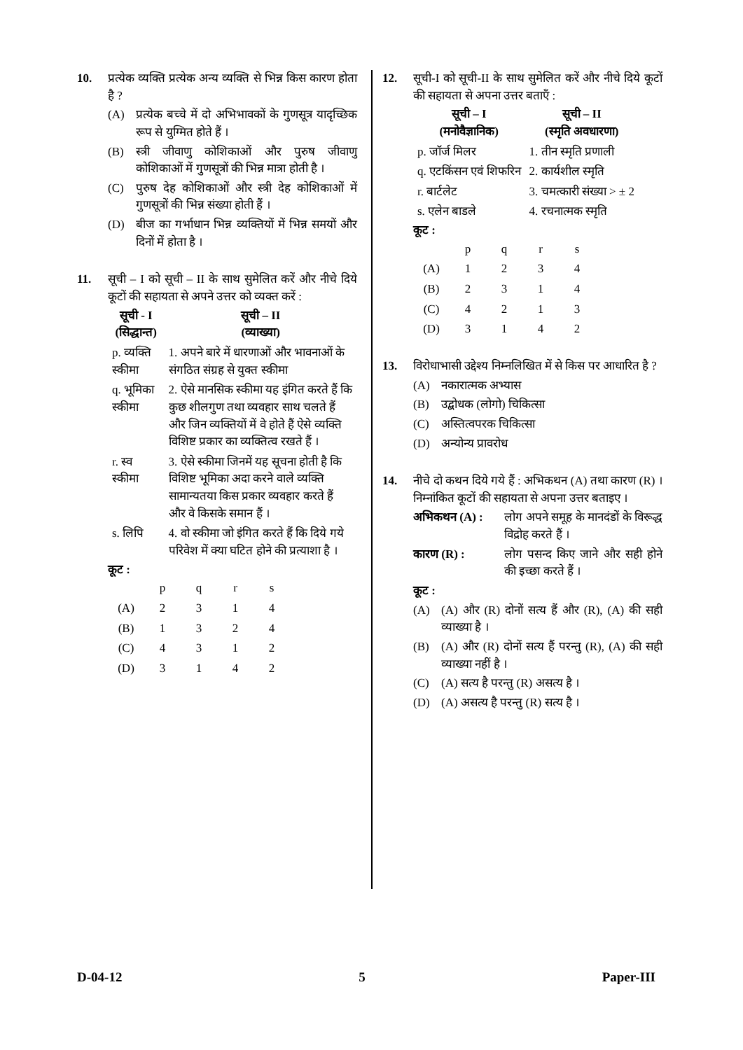10. प्रत्येक व्यक्ति प्रत्येक अन्य व्यक्ति से भिन्न किस कारण होता है ?
(A) प्रत्येक बच्चे में दो अभिभावकों के गुणसूत्र यादृच्छिक रूप से युग्मित होते हैं ।
(B) स्त्री जीवाणु कोशिकाओं और पुरुष जीवाणु कोशिकाओं में गुणसूत्रों की भिन्न मात्रा होती है ।
(C) पुरुष देह कोशिकाओं और स्त्री देह कोशिकाओं में गुणसूत्रों की भिन्न संख्या होती हैं ।
(D) बीज का गर्भाधान भिन्न व्यक्तियों में भिन्न समयों और दिनों में होता है ।
11. सूची – I को सूची – II के साथ सुमेलित करें और नीचे दिये कूटों की सहायता से अपने उत्तर को व्यक्त करें :
| सूची - I (सिद्धान्त) | सूची – II (व्याख्या) |
| --- | --- |
| p. व्यक्ति स्कीमा | 1. अपने बारे में धारणाओं और भावनाओं के संगठित संग्रह से युक्त स्कीमा |
| q. भूमिका स्कीमा | 2. ऐसे मानसिक स्कीमा यह इंगित करते हैं कि कुछ शीलगुण तथा व्यवहार साथ चलते हैं और जिन व्यक्तियों में वे होते हैं ऐसे व्यक्ति विशिष्ट प्रकार का व्यक्तित्व रखते हैं । |
| r. स्व स्कीमा | 3. ऐसे स्कीमा जिनमें यह सूचना होती है कि विशिष्ट भूमिका अदा करने वाले व्यक्ति सामान्यतया किस प्रकार व्यवहार करते हैं और वे किसके समान हैं । |
| s. लिपि | 4. वो स्कीमा जो इंगित करते हैं कि दिये गये परिवेश में क्या घटित होने की प्रत्याशा है । |
कूट :
| | p | q | r | s |
| (A) | 2 | 3 | 1 | 4 |
| (B) | 1 | 3 | 2 | 4 |
| (C) | 4 | 3 | 1 | 2 |
| (D) | 3 | 1 | 4 | 2 |
12. सूची-I को सूची-II के साथ सुमेलित करें और नीचे दिये कूटों की सहायता से अपना उत्तर बताएँ :
| सूची – I (मनोवैज्ञानिक) | सूची – II (स्मृति अवधारणा) |
| --- | --- |
| p. जॉर्ज मिलर | 1. तीन स्मृति प्रणाली |
| q. एटकिंसन एवं शिफरिन | 2. कार्यशील स्मृति |
| r. बार्टलेट | 3. चमत्कारी संख्या > ± 2 |
| s. एलेन बाडले | 4. रचनात्मक स्मृति |
कूट :
| | p | q | r | s |
| (A) | 1 | 2 | 3 | 4 |
| (B) | 2 | 3 | 1 | 4 |
| (C) | 4 | 2 | 1 | 3 |
| (D) | 3 | 1 | 4 | 2 |
13. विरोधाभासी उद्देश्य निम्नलिखित में से किस पर आधारित है ?
(A) नकारात्मक अभ्यास
(B) उद्बोधक (लोगो) चिकित्सा
(C) अस्तित्वपरक चिकित्सा
(D) अन्योन्य प्रावरोध
14. नीचे दो कथन दिये गये हैं : अभिकथन (A) तथा कारण (R) । निम्नांकित कूटों की सहायता से अपना उत्तर बताइए ।
अभिकथन (A) : लोग अपने समूह के मानदंडों के विरूद्ध विद्रोह करते हैं ।
कारण (R) : लोग पसन्द किए जाने और सही होने की इच्छा करते हैं ।
कूट :
(A) (A) और (R) दोनों सत्य हैं और (R), (A) की सही व्याख्या है ।
(B) (A) और (R) दोनों सत्य हैं परन्तु (R), (A) की सही व्याख्या नहीं है ।
(C) (A) सत्य है परन्तु (R) असत्य है ।
(D) (A) असत्य है परन्तु (R) सत्य है ।
D-04-12 5 Paper-III